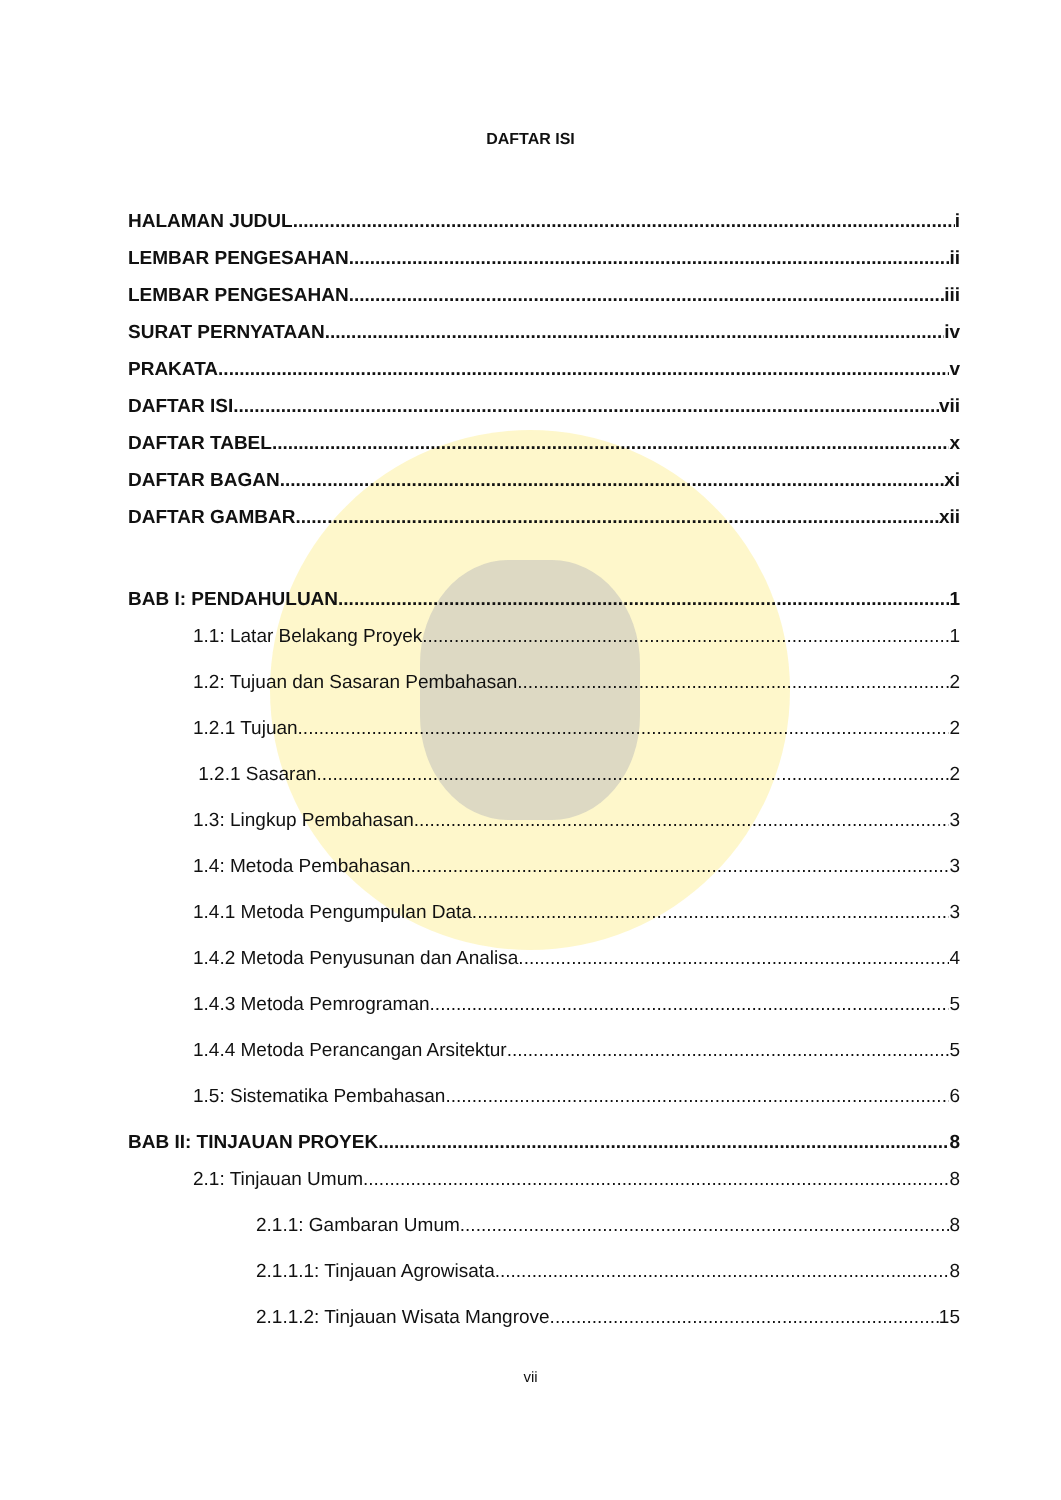DAFTAR ISI
HALAMAN JUDUL i
LEMBAR PENGESAHAN ii
LEMBAR PENGESAHAN iii
SURAT PERNYATAAN iv
PRAKATA v
DAFTAR ISI vii
DAFTAR TABEL x
DAFTAR BAGAN xi
DAFTAR GAMBAR xii
BAB I: PENDAHULUAN 1
1.1: Latar Belakang Proyek 1
1.2: Tujuan dan Sasaran Pembahasan 2
1.2.1 Tujuan 2
1.2.1 Sasaran 2
1.3: Lingkup Pembahasan 3
1.4: Metoda Pembahasan 3
1.4.1 Metoda Pengumpulan Data 3
1.4.2 Metoda Penyusunan dan Analisa 4
1.4.3 Metoda Pemrograman 5
1.4.4 Metoda Perancangan Arsitektur 5
1.5: Sistematika Pembahasan 6
BAB II: TINJAUAN PROYEK 8
2.1: Tinjauan Umum 8
2.1.1: Gambaran Umum 8
2.1.1.1: Tinjauan Agrowisata 8
2.1.1.2: Tinjauan Wisata Mangrove 15
vii